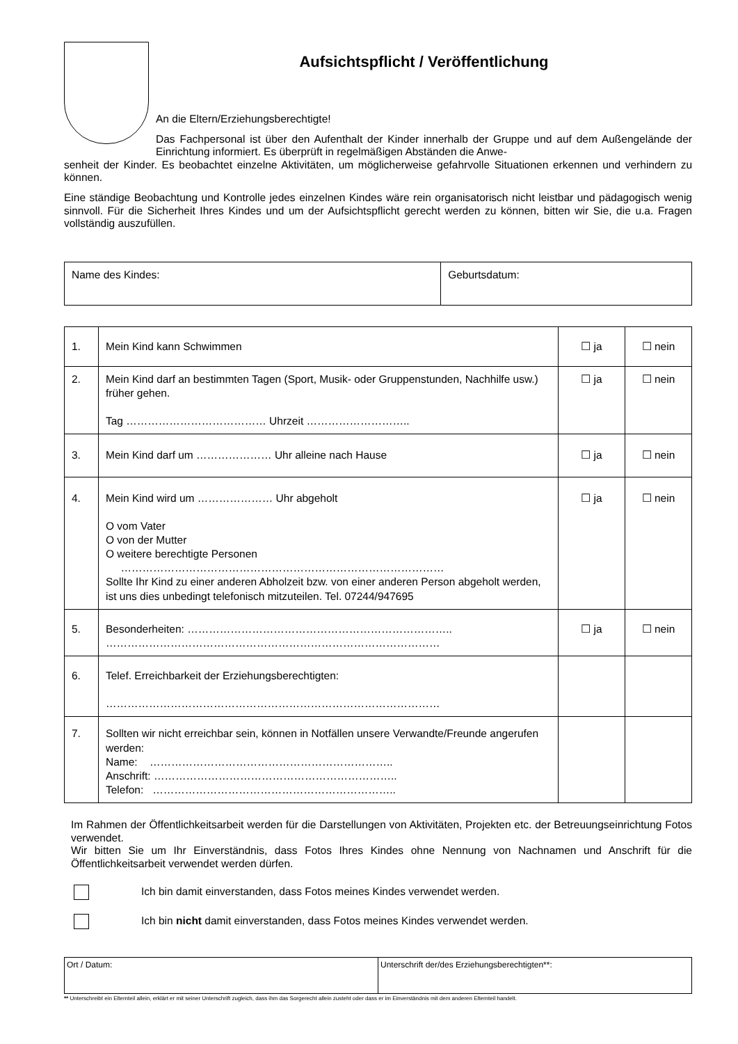Aufsichtspflicht / Veröffentlichung
An die Eltern/Erziehungsberechtigte!
Das Fachpersonal ist über den Aufenthalt der Kinder innerhalb der Gruppe und auf dem Außengelände der Einrichtung informiert. Es überprüft in regelmäßigen Abständen die Anwe-
senheit der Kinder. Es beobachtet einzelne Aktivitäten, um möglicherweise gefahrvolle Situationen erkennen und verhindern zu können.
Eine ständige Beobachtung und Kontrolle jedes einzelnen Kindes wäre rein organisatorisch nicht leistbar und pädagogisch wenig sinnvoll. Für die Sicherheit Ihres Kindes und um der Aufsichtspflicht gerecht werden zu können, bitten wir Sie, die u.a. Fragen vollständig auszufüllen.
| Name des Kindes: | Geburtsdatum: |
| 1. | Mein Kind kann Schwimmen | ☐ ja | ☐ nein |
| 2. | Mein Kind darf an bestimmten Tagen (Sport, Musik- oder Gruppenstunden, Nachhilfe usw.) früher gehen. Tag ………………………………… Uhrzeit ……………………….. | ☐ ja | ☐ nein |
| 3. | Mein Kind darf um ………………… Uhr alleine nach Hause | ☐ ja | ☐ nein |
| 4. | Mein Kind wird um ………………… Uhr abgeholt O vom Vater O von der Mutter O weitere berechtigte Personen ……………………………………………………………………………… Sollte Ihr Kind zu einer anderen Abholzeit bzw. von einer anderen Person abgeholt werden, ist uns dies unbedingt telefonisch mitzuteilen. Tel. 07244/947695 | ☐ ja | ☐ nein |
| 5. | Besonderheiten: ……………………………………………………………….. ………………………………………………………………………………… | ☐ ja | ☐ nein |
| 6. | Telef. Erreichbarkeit der Erziehungsberechtigten: ………………………………………………………………………………… | | |
| 7. | Sollten wir nicht erreichbar sein, können in Notfällen unsere Verwandte/Freunde angerufen werden: Name: ………………………………………………………….. Anschrift: ………………………………………………………….. Telefon: ………………………………………………………….. | | |
Im Rahmen der Öffentlichkeitsarbeit werden für die Darstellungen von Aktivitäten, Projekten etc. der Betreuungseinrichtung Fotos verwendet.
Wir bitten Sie um Ihr Einverständnis, dass Fotos Ihres Kindes ohne Nennung von Nachnamen und Anschrift für die Öffentlichkeitsarbeit verwendet werden dürfen.
Ich bin damit einverstanden, dass Fotos meines Kindes verwendet werden.
Ich bin nicht damit einverstanden, dass Fotos meines Kindes verwendet werden.
| Ort / Datum: | Unterschrift der/des Erziehungsberechtigten**: |
** Unterschreibt ein Elternteil allein, erklärt er mit seiner Unterschrift zugleich, dass ihm das Sorgerecht allein zusteht oder dass er im Einverständnis mit dem anderen Elternteil handelt.